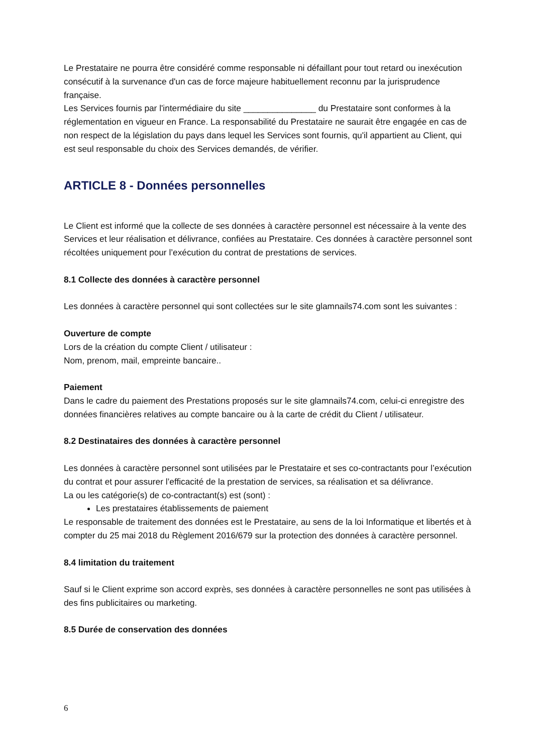Le Prestataire ne pourra être considéré comme responsable ni défaillant pour tout retard ou inexécution consécutif à la survenance d'un cas de force majeure habituellement reconnu par la jurisprudence française.
Les Services fournis par l'intermédiaire du site _______________ du Prestataire sont conformes à la réglementation en vigueur en France. La responsabilité du Prestataire ne saurait être engagée en cas de non respect de la législation du pays dans lequel les Services sont fournis, qu'il appartient au Client, qui est seul responsable du choix des Services demandés, de vérifier.
ARTICLE 8 - Données personnelles
Le Client est informé que la collecte de ses données à caractère personnel est nécessaire à la vente des Services et leur réalisation et délivrance, confiées au Prestataire. Ces données à caractère personnel sont récoltées uniquement pour l’exécution du contrat de prestations de services.
8.1 Collecte des données à caractère personnel
Les données à caractère personnel qui sont collectées sur le site glamnails74.com sont les suivantes :
Ouverture de compte
Lors de la création du compte Client / utilisateur :
Nom, prenom, mail, empreinte bancaire..
Paiement
Dans le cadre du paiement des Prestations proposés sur le site glamnails74.com, celui-ci enregistre des données financières relatives au compte bancaire ou à la carte de crédit du Client / utilisateur.
8.2 Destinataires des données à caractère personnel
Les données à caractère personnel sont utilisées par le Prestataire et ses co-contractants pour l’exécution du contrat et pour assurer l’efficacité de la prestation de services, sa réalisation et sa délivrance.
La ou les catégorie(s) de co-contractant(s) est (sont) :
Les prestataires établissements de paiement
Le responsable de traitement des données est le Prestataire, au sens de la loi Informatique et libertés et à compter du 25 mai 2018 du Règlement 2016/679 sur la protection des données à caractère personnel.
8.4 limitation du traitement
Sauf si le Client exprime son accord exprès, ses données à caractère personnelles ne sont pas utilisées à des fins publicitaires ou marketing.
8.5 Durée de conservation des données
6